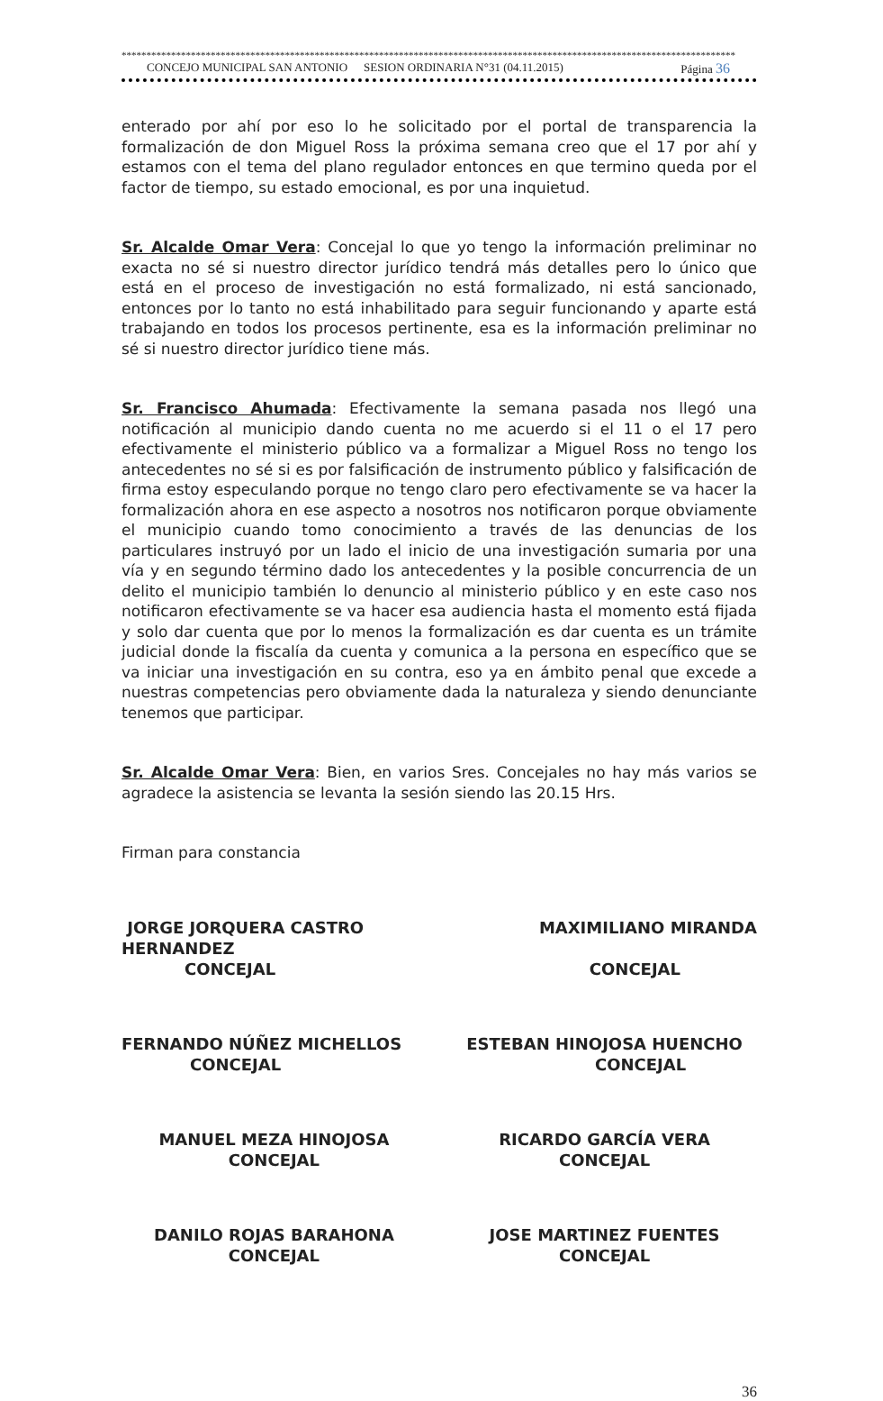****************************************************************************************************************************
CONCEJO MUNICIPAL SAN ANTONIO SESION ORDINARIA N°31 (04.11.2015) Página 36
enterado por ahí por eso lo he solicitado por el portal de transparencia la formalización de don Miguel Ross la próxima semana creo que el 17 por ahí y estamos con el tema del plano regulador entonces en que termino queda por el factor de tiempo, su estado emocional, es por una inquietud.
Sr. Alcalde Omar Vera: Concejal lo que yo tengo la información preliminar no exacta no sé si nuestro director jurídico tendrá más detalles pero lo único que está en el proceso de investigación no está formalizado, ni está sancionado, entonces por lo tanto no está inhabilitado para seguir funcionando y aparte está trabajando en todos los procesos pertinente, esa es la información preliminar no sé si nuestro director jurídico tiene más.
Sr. Francisco Ahumada: Efectivamente la semana pasada nos llegó una notificación al municipio dando cuenta no me acuerdo si el 11 o el 17 pero efectivamente el ministerio público va a formalizar a Miguel Ross no tengo los antecedentes no sé si es por falsificación de instrumento público y falsificación de firma estoy especulando porque no tengo claro pero efectivamente se va hacer la formalización ahora en ese aspecto a nosotros nos notificaron porque obviamente el municipio cuando tomo conocimiento a través de las denuncias de los particulares instruyó por un lado el inicio de una investigación sumaria por una vía y en segundo término dado los antecedentes y la posible concurrencia de un delito el municipio también lo denuncio al ministerio público y en este caso nos notificaron efectivamente se va hacer esa audiencia hasta el momento está fijada y solo dar cuenta que por lo menos la formalización es dar cuenta es un trámite judicial donde la fiscalía da cuenta y comunica a la persona en específico que se va iniciar una investigación en su contra, eso ya en ámbito penal que excede a nuestras competencias pero obviamente dada la naturaleza y siendo denunciante tenemos que participar.
Sr. Alcalde Omar Vera: Bien, en varios Sres. Concejales no hay más varios se agradece la asistencia se levanta la sesión siendo las 20.15 Hrs.
Firman para constancia
JORGE JORQUERA CASTRO HERNANDEZ
CONCEJAL
MAXIMILIANO MIRANDA
CONCEJAL
FERNANDO NÚÑEZ MICHELLOS
CONCEJAL
ESTEBAN HINOJOSA HUENCHO
CONCEJAL
MANUEL MEZA HINOJOSA
CONCEJAL
RICARDO GARCÍA VERA
CONCEJAL
DANILO ROJAS BARAHONA
CONCEJAL
JOSE MARTINEZ FUENTES
CONCEJAL
36